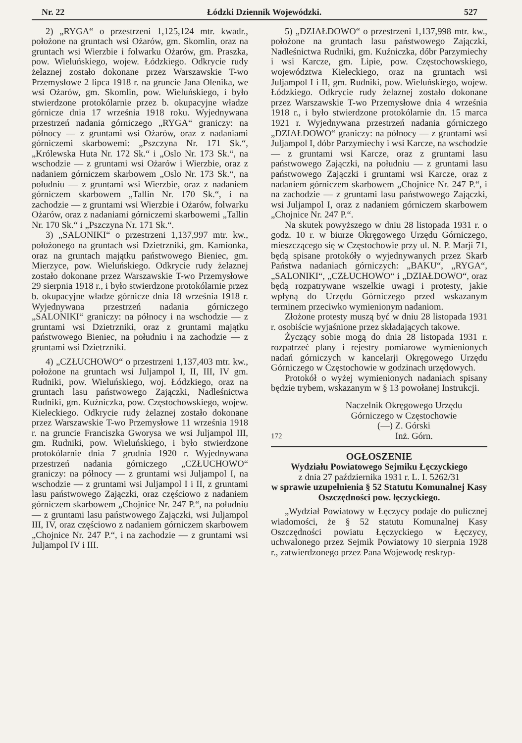Nr. 22 Łódzki Dziennik Wojewódzki. 527
2) „RYGA“ o przestrzeni 1,125,124 mtr. kwadr., położone na gruntach wsi Ożarów, gm. Skomlin, oraz na gruntach wsi Wierzbie i folwarku Ożarów, gm. Praszka, pow. Wieluńskiego, wojew. Łódzkiego. Odkrycie rudy żelaznej zostało dokonane przez Warszawskie T-wo Przemysłowe 2 lipca 1918 r. na gruncie Jana Olenika, we wsi Ożarów, gm. Skomlin, pow. Wieluńskiego, i było stwierdzone protokólarnie przez b. okupacyjne władze górnicze dnia 17 września 1918 roku. Wyjednywana przestrzeń nadania górniczego „RYGA“ graniczy: na północy — z gruntami wsi Ożarów, oraz z nadaniami górniczemi skarbowemi: „Pszczyna Nr. 171 Sk.“, „Królewska Huta Nr. 172 Sk.“ i „Oslo Nr. 173 Sk.“, na wschodzie — z gruntami wsi Ożarów i Wierzbie, oraz z nadaniem górniczem skarbowem „Oslo Nr. 173 Sk.“, na południu — z gruntami wsi Wierzbie, oraz z nadaniem górniczem skarbowem „Tallin Nr. 170 Sk.“, i na zachodzie — z gruntami wsi Wierzbie i Ożarów, folwarku Ożarów, oraz z nadaniami górniczemi skarbowemi „Tallin Nr. 170 Sk.“ i „Pszczyna Nr. 171 Sk.“.
3) „SALONIKI“ o przestrzeni 1,137,997 mtr. kw., położonego na gruntach wsi Dzietrzniki, gm. Kamionka, oraz na gruntach majątku państwowego Bieniec, gm. Mierzyce, pow. Wieluńskiego. Odkrycie rudy żelaznej zostało dokonane przez Warszawskie T-wo Przemysłowe 29 sierpnia 1918 r., i było stwierdzone protokólarnie przez b. okupacyjne władze górnicze dnia 18 września 1918 r. Wyjednywana przestrzeń nadania górniczego „SALONIKI“ graniczy: na północy i na wschodzie — z gruntami wsi Dzietrzniki, oraz z gruntami majątku państwowego Bieniec, na południu i na zachodzie — z gruntami wsi Dzietrzniki.
4) „CZŁUCHOWO“ o przestrzeni 1,137,403 mtr. kw., położone na gruntach wsi Juljampol I, II, III, IV gm. Rudniki, pow. Wieluńskiego, woj. Łódzkiego, oraz na gruntach lasu państwowego Zajączki, Nadleśnictwa Rudniki, gm. Kuźniczka, pow. Częstochowskiego, wojew. Kieleckiego. Odkrycie rudy żelaznej zostało dokonane przez Warszawskie T-wo Przemysłowe 11 września 1918 r. na gruncie Franciszka Gworysa we wsi Juljampol III, gm. Rudniki, pow. Wieluńskiego, i było stwierdzone protokólarnie dnia 7 grudnia 1920 r. Wyjednywana przestrzeń nadania górniczego „CZŁUCHOWO“ graniczy: na północy — z gruntami wsi Juljampol I, na wschodzie — z gruntami wsi Juljampol I i II, z gruntami lasu państwowego Zajączki, oraz częściowo z nadaniem górniczem skarbowem „Chojnice Nr. 247 P.“, na południu — z gruntami lasu państwowego Zajączki, wsi Juljampol III, IV, oraz częściowo z nadaniem górniczem skarbowem „Chojnice Nr. 247 P.“, i na zachodzie — z gruntami wsi Juljampol IV i III.
5) „DZIAŁDOWO“ o przestrzeni 1,137,998 mtr. kw., położone na gruntach lasu państwowego Zajączki, Nadleśnictwa Rudniki, gm. Kuźniczka, dóbr Parzymiechy i wsi Karcze, gm. Lipie, pow. Częstochowskiego, województwa Kieleckiego, oraz na gruntach wsi Juljampol I i II, gm. Rudniki, pow. Wieluńskiego, wojew. Łódzkiego. Odkrycie rudy żelaznej zostało dokonane przez Warszawskie T-wo Przemysłowe dnia 4 września 1918 r., i było stwierdzone protokólarnie dn. 15 marca 1921 r. Wyjednywana przestrzeń nadania górniczego „DZIAŁDOWO“ graniczy: na północy — z gruntami wsi Juljampol I, dóbr Parzymiechy i wsi Karcze, na wschodzie — z gruntami wsi Karcze, oraz z gruntami lasu państwowego Zajączki, na południu — z gruntami lasu państwowego Zajączki i gruntami wsi Karcze, oraz z nadaniem górniczem skarbowem „Chojnice Nr. 247 P.“, i na zachodzie — z gruntami lasu państwowego Zajączki, wsi Juljampol I, oraz z nadaniem górniczem skarbowem „Chojnice Nr. 247 P.“.
Na skutek powyższego w dniu 28 listopada 1931 r. o godz. 10 r. w biurze Okręgowego Urzędu Górniczego, mieszczącego się w Częstochowie przy ul. N. P. Marji 71, będą spisane protokóły o wyjednywanych przez Skarb Państwa nadaniach górniczych: „BAKU“, „RYGA“, „SALONIKI“, „CZŁUCHOWO“ i „DZIAŁDOWO“, oraz będą rozpatrywane wszelkie uwagi i protesty, jakie wpłyną do Urzędu Górniczego przed wskazanym terminem przeciwko wymienionym nadaniom.
Złożone protesty muszą być w dniu 28 listopada 1931 r. osobiście wyjaśnione przez składających takowe.
Życzący sobie mogą do dnia 28 listopada 1931 r. rozpatrzeć plany i rejestry pomiarowe wymienionych nadań górniczych w kancelarji Okręgowego Urzędu Górniczego w Częstochowie w godzinach urzędowych.
Protokół o wyżej wymienionych nadaniach spisany będzie trybem, wskazanym w § 13 powołanej Instrukcji.
Naczelnik Okręgowego Urzędu
Górniczego w Częstochowie
(—) Z. Górski
172 Inż. Górn.
OGŁOSZENIE
Wydziału Powiatowego Sejmiku Łęczyckiego
z dnia 27 października 1931 r. L. I. 5262/31
w sprawie uzupełnienia § 52 Statutu Komunalnej Kasy Oszczędności pow. łęczyckiego.
„Wydział Powiatowy w Łęczycy podaje do pulicznej wiadomości, że § 52 statutu Komunalnej Kasy Oszczędności powiatu Łęczyckiego w Łęczycy, uchwalonego przez Sejmik Powiatowy 10 sierpnia 1928 r., zatwierdzonego przez Pana Wojewodę reskryp-